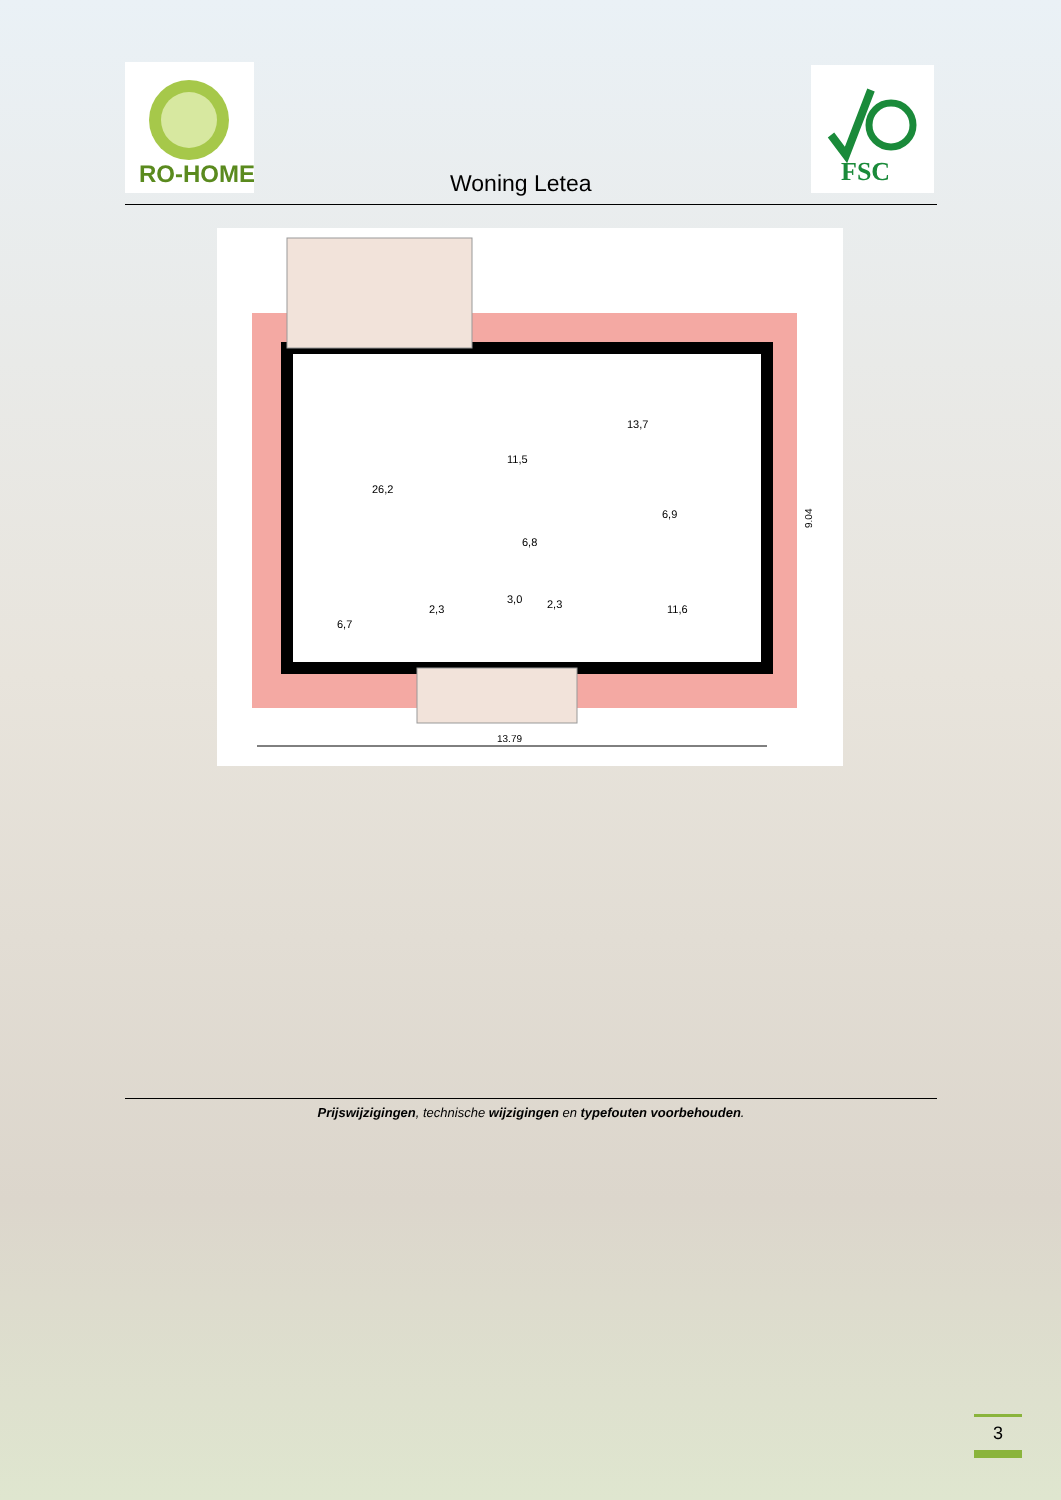RO-HOME
Woning Letea
FSC
26,2
11,5
13,7
6,9
6,8
3,0
2,3
2,3
11,6
6,7
9.04
13.79
Prijswijzigingen, technische wijzigingen en typefouten voorbehouden.
3